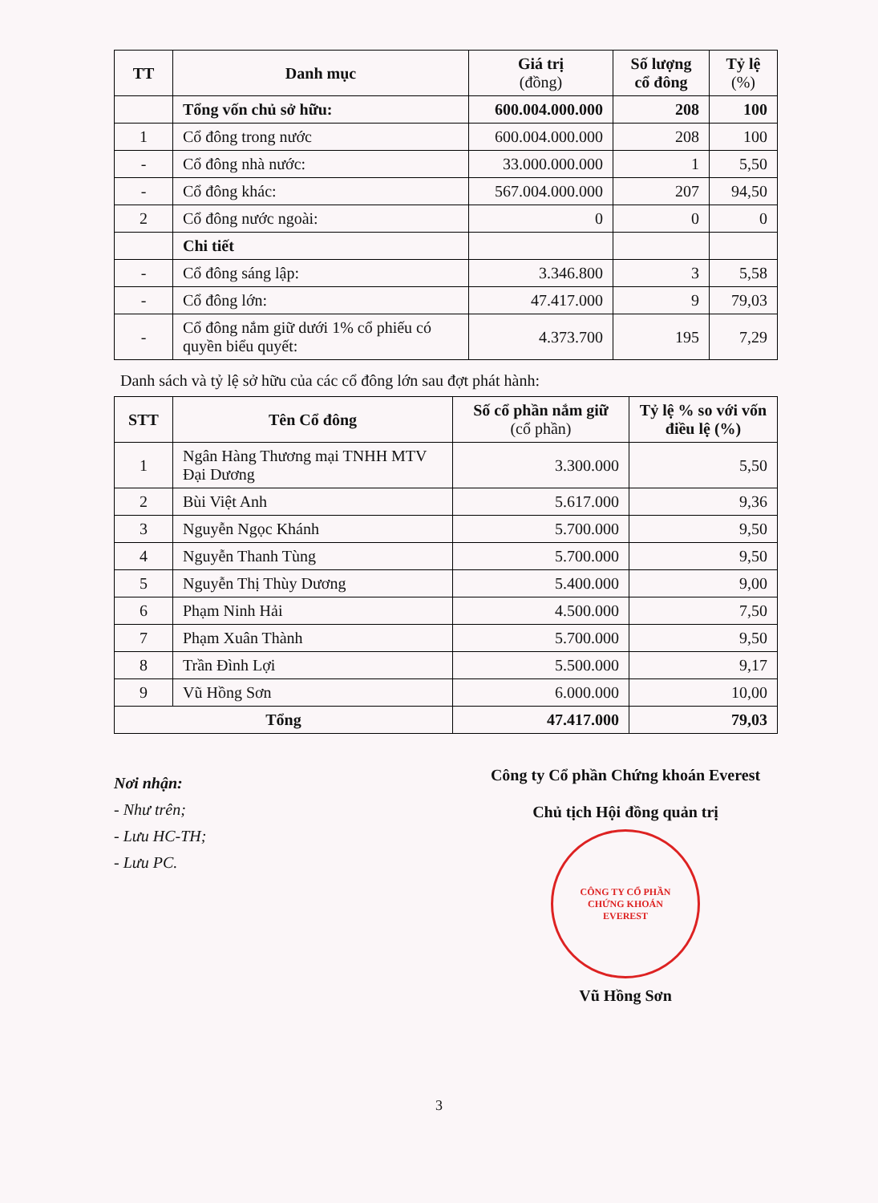| TT | Danh mục | Giá trị (đồng) | Số lượng cổ đông | Tỷ lệ (%) |
| --- | --- | --- | --- | --- |
| | Tổng vốn chủ sở hữu: | 600.004.000.000 | 208 | 100 |
| 1 | Cổ đông trong nước | 600.004.000.000 | 208 | 100 |
| - | Cổ đông nhà nước: | 33.000.000.000 | 1 | 5,50 |
| - | Cổ đông khác: | 567.004.000.000 | 207 | 94,50 |
| 2 | Cổ đông nước ngoài: | 0 | 0 | 0 |
| | Chi tiết | | | |
| - | Cổ đông sáng lập: | 3.346.800 | 3 | 5,58 |
| - | Cổ đông lớn: | 47.417.000 | 9 | 79,03 |
| - | Cổ đông nắm giữ dưới 1% cổ phiếu có quyền biểu quyết: | 4.373.700 | 195 | 7,29 |
Danh sách và tỷ lệ sở hữu của các cổ đông lớn sau đợt phát hành:
| STT | Tên Cổ đông | Số cổ phần nắm giữ (cổ phần) | Tỷ lệ % so với vốn điều lệ (%) |
| --- | --- | --- | --- |
| 1 | Ngân Hàng Thương mại TNHH MTV Đại Dương | 3.300.000 | 5,50 |
| 2 | Bùi Việt Anh | 5.617.000 | 9,36 |
| 3 | Nguyễn Ngọc Khánh | 5.700.000 | 9,50 |
| 4 | Nguyễn Thanh Tùng | 5.700.000 | 9,50 |
| 5 | Nguyễn Thị Thùy Dương | 5.400.000 | 9,00 |
| 6 | Phạm Ninh Hải | 4.500.000 | 7,50 |
| 7 | Phạm Xuân Thành | 5.700.000 | 9,50 |
| 8 | Trần Đình Lợi | 5.500.000 | 9,17 |
| 9 | Vũ Hồng Sơn | 6.000.000 | 10,00 |
| Tổng | | 47.417.000 | 79,03 |
Nơi nhận:
- Như trên;
- Lưu HC-TH;
- Lưu PC.
Công ty Cổ phần Chứng khoán Everest
Chủ tịch Hội đồng quản trị
CÔNG TY CỔ PHẦN
CHỨNG KHOÁN
EVEREST
Vũ Hồng Sơn
3